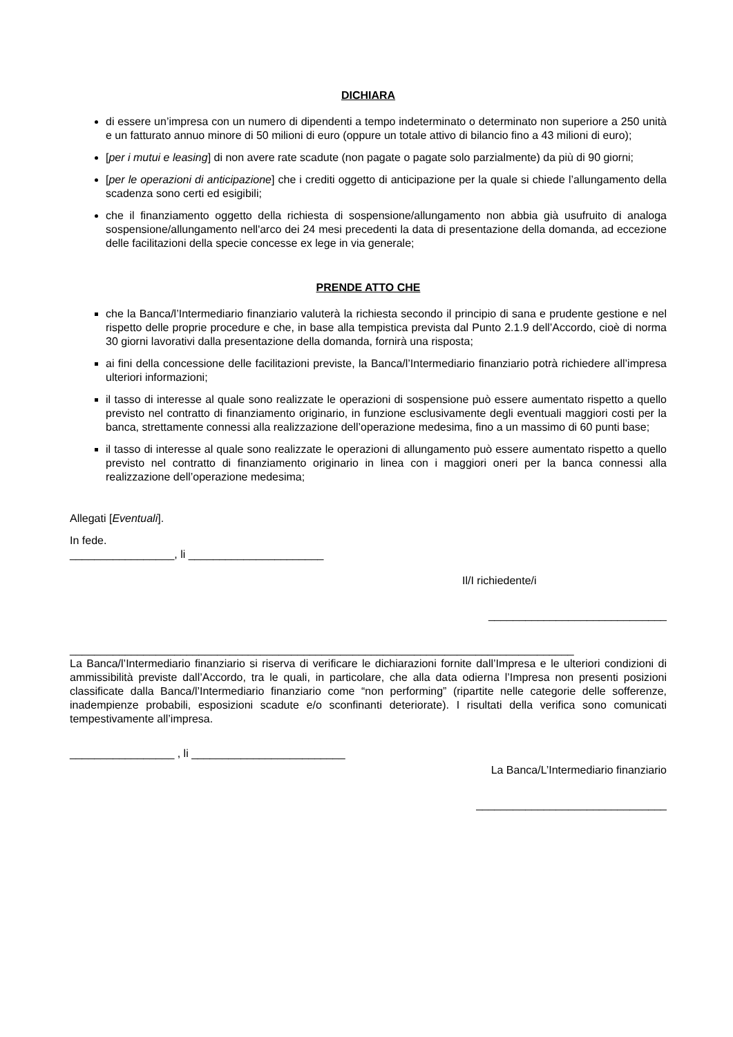DICHIARA
di essere un’impresa con un numero di dipendenti a tempo indeterminato o determinato non superiore a 250 unità e un fatturato annuo minore di 50 milioni di euro (oppure un totale attivo di bilancio fino a 43 milioni di euro);
[per i mutui e leasing] di non avere rate scadute (non pagate o pagate solo parzialmente) da più di 90 giorni;
[per le operazioni di anticipazione] che i crediti oggetto di anticipazione per la quale si chiede l’allungamento della scadenza sono certi ed esigibili;
che il finanziamento oggetto della richiesta di sospensione/allungamento non abbia già usufruito di analoga sospensione/allungamento nell'arco dei 24 mesi precedenti la data di presentazione della domanda, ad eccezione delle facilitazioni della specie concesse ex lege in via generale;
PRENDE ATTO CHE
che la Banca/l’Intermediario finanziario valuterà la richiesta secondo il principio di sana e prudente gestione e nel rispetto delle proprie procedure e che, in base alla tempistica prevista dal Punto 2.1.9 dell’Accordo, cioè di norma 30 giorni lavorativi dalla presentazione della domanda, fornirà una risposta;
ai fini della concessione delle facilitazioni previste, la Banca/l’Intermediario finanziario potrà richiedere all’impresa ulteriori informazioni;
il tasso di interesse al quale sono realizzate le operazioni di sospensione può essere aumentato rispetto a quello previsto nel contratto di finanziamento originario, in funzione esclusivamente degli eventuali maggiori costi per la banca, strettamente connessi alla realizzazione dell’operazione medesima, fino a un massimo di 60 punti base;
il tasso di interesse al quale sono realizzate le operazioni di allungamento può essere aumentato rispetto a quello previsto nel contratto di finanziamento originario in linea con i maggiori oneri per la banca connessi alla realizzazione dell’operazione medesima;
Allegati [Eventuali].
In fede.
_________________, li ______________________
Il/I richiedente/i
_____________________________
__________________________________________________________________________________
La Banca/l’Intermediario finanziario si riserva di verificare le dichiarazioni fornite dall’Impresa e le ulteriori condizioni di ammissibilità previste dall’Accordo, tra le quali, in particolare, che alla data odierna l’Impresa non presenti posizioni classificate dalla Banca/l’Intermediario finanziario come “non performing” (ripartite nelle categorie delle sofferenze, inadempienze probabili, esposizioni scadute e/o sconfinanti deteriorate). I risultati della verifica sono comunicati tempestivamente all’impresa.
_________________ , li _________________________
La Banca/L’Intermediario finanziario
_______________________________